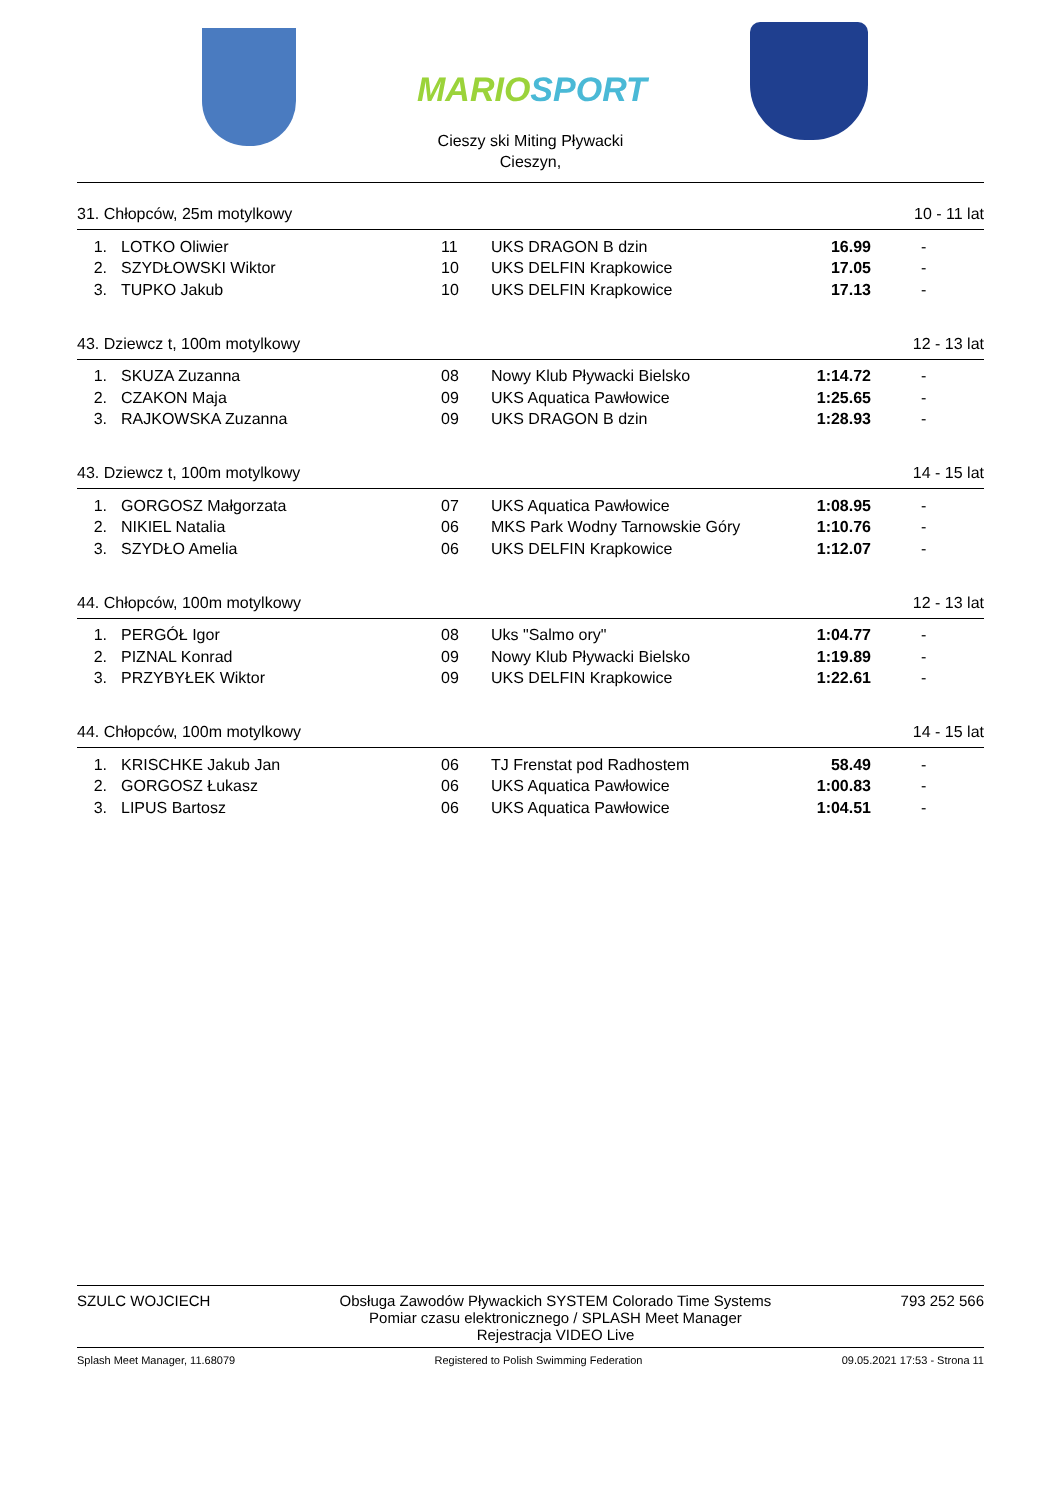MARIOSPORT
Cieszy ski Miting Pływacki
Cieszyn,
31. Chłopców, 25m motylkowy 10 - 11 lat
| 1. | LOTKO Oliwier | 11 | UKS DRAGON B dzin | 16.99 | - |
| 2. | SZYDŁOWSKI Wiktor | 10 | UKS DELFIN Krapkowice | 17.05 | - |
| 3. | TUPKO Jakub | 10 | UKS DELFIN Krapkowice | 17.13 | - |
43. Dziewcz t, 100m motylkowy 12 - 13 lat
| 1. | SKUZA Zuzanna | 08 | Nowy Klub Pływacki Bielsko | 1:14.72 | - |
| 2. | CZAKON Maja | 09 | UKS Aquatica Pawłowice | 1:25.65 | - |
| 3. | RAJKOWSKA Zuzanna | 09 | UKS DRAGON B dzin | 1:28.93 | - |
43. Dziewcz t, 100m motylkowy 14 - 15 lat
| 1. | GORGOSZ Małgorzata | 07 | UKS Aquatica Pawłowice | 1:08.95 | - |
| 2. | NIKIEL Natalia | 06 | MKS Park Wodny Tarnowskie Góry | 1:10.76 | - |
| 3. | SZYDŁO Amelia | 06 | UKS DELFIN Krapkowice | 1:12.07 | - |
44. Chłopców, 100m motylkowy 12 - 13 lat
| 1. | PERGÓŁ Igor | 08 | Uks "Salmo ory" | 1:04.77 | - |
| 2. | PIZNAL Konrad | 09 | Nowy Klub Pływacki Bielsko | 1:19.89 | - |
| 3. | PRZYBYŁEK Wiktor | 09 | UKS DELFIN Krapkowice | 1:22.61 | - |
44. Chłopców, 100m motylkowy 14 - 15 lat
| 1. | KRISCHKE Jakub Jan | 06 | TJ Frenstat pod Radhostem | 58.49 | - |
| 2. | GORGOSZ Łukasz | 06 | UKS Aquatica Pawłowice | 1:00.83 | - |
| 3. | LIPUS Bartosz | 06 | UKS Aquatica Pawłowice | 1:04.51 | - |
SZULC WOJCIECH Obsługa Zawodów Pływackich SYSTEM Colorado Time Systems
Pomiar czasu elektronicznego / SPLASH Meet Manager
Rejestracja VIDEO Live 793 252 566
Splash Meet Manager, 11.68079 Registered to Polish Swimming Federation 09.05.2021 17:53 - Strona 11